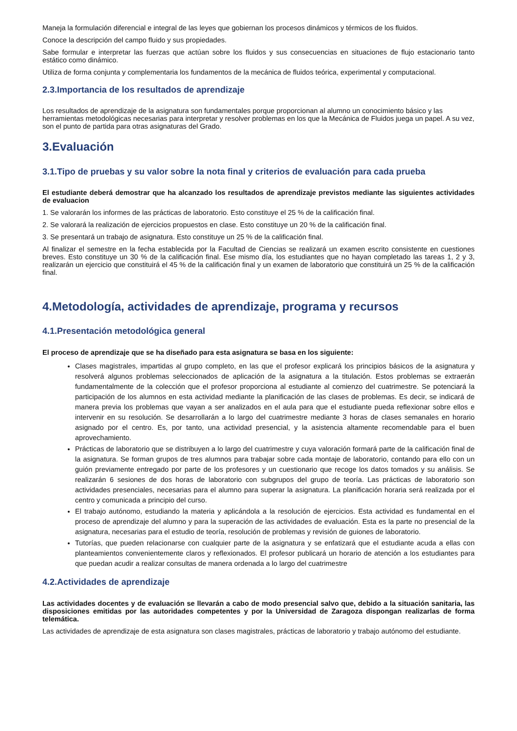Maneja la formulación diferencial e integral de las leyes que gobiernan los procesos dinámicos y térmicos de los fluidos.
Conoce la descripción del campo fluido y sus propiedades.
Sabe formular e interpretar las fuerzas que actúan sobre los fluidos y sus consecuencias en situaciones de flujo estacionario tanto estático como dinámico.
Utiliza de forma conjunta y complementaria los fundamentos de la mecánica de fluidos teórica, experimental y computacional.
2.3.Importancia de los resultados de aprendizaje
Los resultados de aprendizaje de la asignatura son fundamentales porque proporcionan al alumno un conocimiento básico y las herramientas metodológicas necesarias para interpretar y resolver problemas en los que la Mecánica de Fluidos juega un papel. A su vez, son el punto de partida para otras asignaturas del Grado.
3.Evaluación
3.1.Tipo de pruebas y su valor sobre la nota final y criterios de evaluación para cada prueba
El estudiante deberá demostrar que ha alcanzado los resultados de aprendizaje previstos mediante las siguientes actividades de evaluacion
1. Se valorarán los informes de las prácticas de laboratorio. Esto constituye el 25 % de la calificación final.
2. Se valorará la realización de ejercicios propuestos en clase. Esto constituye un 20 % de la calificación final.
3. Se presentará un trabajo de asignatura. Esto constituye un 25 % de la calificación final.
Al finalizar el semestre en la fecha establecida por la Facultad de Ciencias se realizará un examen escrito consistente en cuestiones breves. Esto constituye un 30 % de la calificación final. Ese mismo día, los estudiantes que no hayan completado las tareas 1, 2 y 3, realizarán un ejercicio que constituirá el 45 % de la calificación final y un examen de laboratorio que constituirá un 25 % de la calificación final.
4.Metodología, actividades de aprendizaje, programa y recursos
4.1.Presentación metodológica general
El proceso de aprendizaje que se ha diseñado para esta asignatura se basa en los siguiente:
Clases magistrales, impartidas al grupo completo, en las que el profesor explicará los principios básicos de la asignatura y resolverá algunos problemas seleccionados de aplicación de la asignatura a la titulación. Estos problemas se extraerán fundamentalmente de la colección que el profesor proporciona al estudiante al comienzo del cuatrimestre. Se potenciará la participación de los alumnos en esta actividad mediante la planificación de las clases de problemas. Es decir, se indicará de manera previa los problemas que vayan a ser analizados en el aula para que el estudiante pueda reflexionar sobre ellos e intervenir en su resolución. Se desarrollarán a lo largo del cuatrimestre mediante 3 horas de clases semanales en horario asignado por el centro. Es, por tanto, una actividad presencial, y la asistencia altamente recomendable para el buen aprovechamiento.
Prácticas de laboratorio que se distribuyen a lo largo del cuatrimestre y cuya valoración formará parte de la calificación final de la asignatura. Se forman grupos de tres alumnos para trabajar sobre cada montaje de laboratorio, contando para ello con un guión previamente entregado por parte de los profesores y un cuestionario que recoge los datos tomados y su análisis. Se realizarán 6 sesiones de dos horas de laboratorio con subgrupos del grupo de teoría. Las prácticas de laboratorio son actividades presenciales, necesarias para el alumno para superar la asignatura. La planificación horaria será realizada por el centro y comunicada a principio del curso.
El trabajo autónomo, estudiando la materia y aplicándola a la resolución de ejercicios. Esta actividad es fundamental en el proceso de aprendizaje del alumno y para la superación de las actividades de evaluación. Esta es la parte no presencial de la asignatura, necesarias para el estudio de teoría, resolución de problemas y revisión de guiones de laboratorio.
Tutorías, que pueden relacionarse con cualquier parte de la asignatura y se enfatizará que el estudiante acuda a ellas con planteamientos convenientemente claros y reflexionados. El profesor publicará un horario de atención a los estudiantes para que puedan acudir a realizar consultas de manera ordenada a lo largo del cuatrimestre
4.2.Actividades de aprendizaje
Las actividades docentes y de evaluación se llevarán a cabo de modo presencial salvo que, debido a la situación sanitaria, las disposiciones emitidas por las autoridades competentes y por la Universidad de Zaragoza dispongan realizarlas de forma telemática.
Las actividades de aprendizaje de esta asignatura son clases magistrales, prácticas de laboratorio y trabajo autónomo del estudiante.